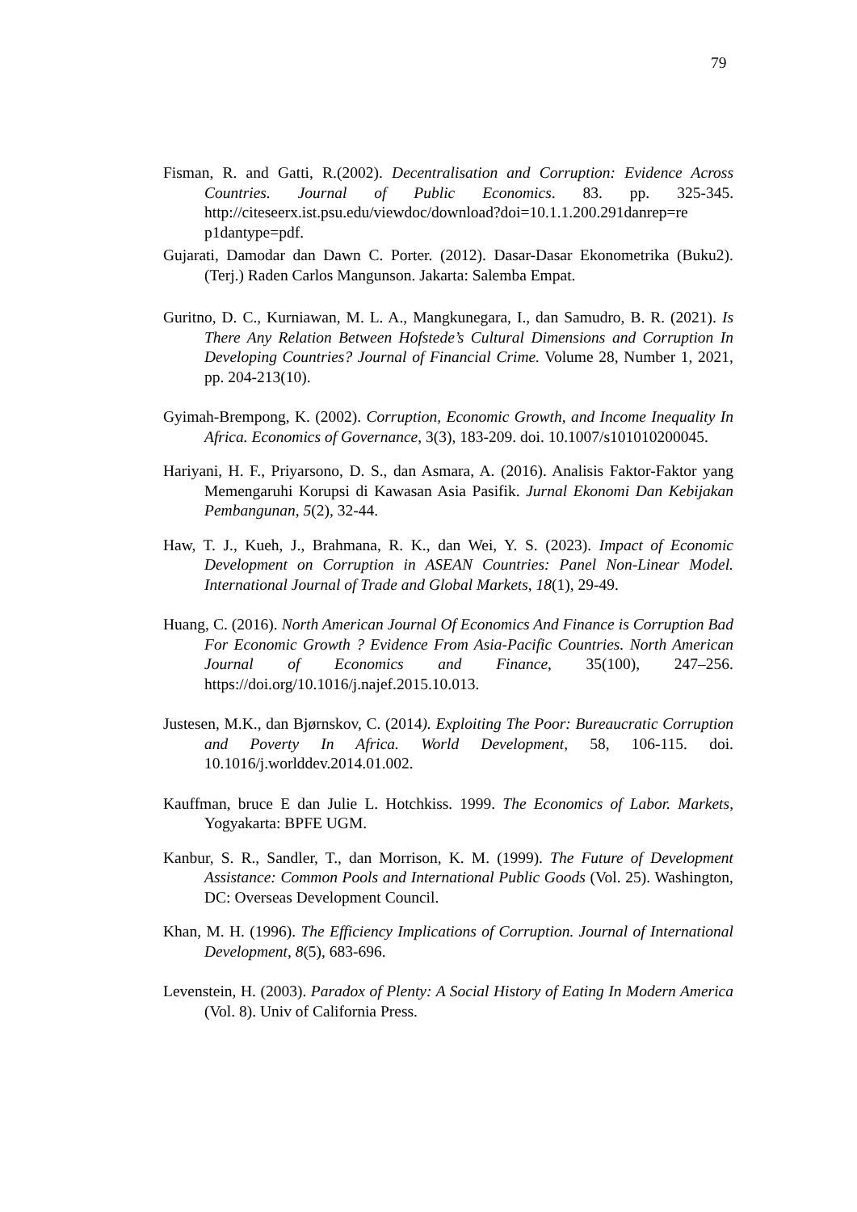79
Fisman, R. and Gatti, R.(2002). Decentralisation and Corruption: Evidence Across Countries. Journal of Public Economics. 83. pp. 325-345. http://citeseerx.ist.psu.edu/viewdoc/download?doi=10.1.1.200.291danrep=re p1dantype=pdf.
Gujarati, Damodar dan Dawn C. Porter. (2012). Dasar-Dasar Ekonometrika (Buku2). (Terj.) Raden Carlos Mangunson. Jakarta: Salemba Empat.
Guritno, D. C., Kurniawan, M. L. A., Mangkunegara, I., dan Samudro, B. R. (2021). Is There Any Relation Between Hofstede’s Cultural Dimensions and Corruption In Developing Countries? Journal of Financial Crime. Volume 28, Number 1, 2021, pp. 204-213(10).
Gyimah-Brempong, K. (2002). Corruption, Economic Growth, and Income Inequality In Africa. Economics of Governance, 3(3), 183-209. doi. 10.1007/s101010200045.
Hariyani, H. F., Priyarsono, D. S., dan Asmara, A. (2016). Analisis Faktor-Faktor yang Memengaruhi Korupsi di Kawasan Asia Pasifik. Jurnal Ekonomi Dan Kebijakan Pembangunan, 5(2), 32-44.
Haw, T. J., Kueh, J., Brahmana, R. K., dan Wei, Y. S. (2023). Impact of Economic Development on Corruption in ASEAN Countries: Panel Non-Linear Model. International Journal of Trade and Global Markets, 18(1), 29-49.
Huang, C. (2016). North American Journal Of Economics And Finance is Corruption Bad For Economic Growth ? Evidence From Asia-Pacific Countries. North American Journal of Economics and Finance, 35(100), 247–256. https://doi.org/10.1016/j.najef.2015.10.013.
Justesen, M.K., dan Bjørnskov, C. (2014). Exploiting The Poor: Bureaucratic Corruption and Poverty In Africa. World Development, 58, 106-115. doi. 10.1016/j.worlddev.2014.01.002.
Kauffman, bruce E dan Julie L. Hotchkiss. 1999. The Economics of Labor. Markets, Yogyakarta: BPFE UGM.
Kanbur, S. R., Sandler, T., dan Morrison, K. M. (1999). The Future of Development Assistance: Common Pools and International Public Goods (Vol. 25). Washington, DC: Overseas Development Council.
Khan, M. H. (1996). The Efficiency Implications of Corruption. Journal of International Development, 8(5), 683-696.
Levenstein, H. (2003). Paradox of Plenty: A Social History of Eating In Modern America (Vol. 8). Univ of California Press.